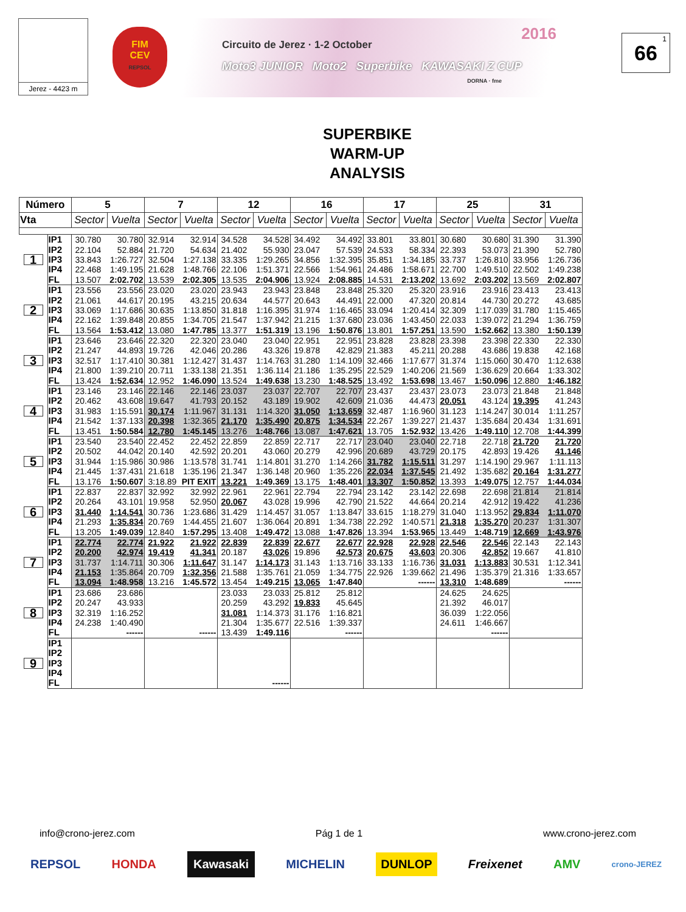Jerez - 4423 m
FIM
CEV
REPSOL
2016 Circuito de Jerez · 1-2 October
Moto3 JUNIOR Moto2 Superbike KAWASAKI Z CUP
DORNA · fme
1
66
SUPERBIKE
WARM-UP
ANALYSIS
| Número | | 5 | | 7 | | 12 | | 16 | | 17 | | 25 | | 31 | |
| --- | --- | --- | --- | --- | --- | --- | --- | --- | --- | --- | --- | --- | --- | --- | --- |
| Vta | | Sector | Vuelta | Sector | Vuelta | Sector | Vuelta | Sector | Vuelta | Sector | Vuelta | Sector | Vuelta | Sector | Vuelta |
| 1 | IP1 | 30.780 | 30.780 | 32.914 | 32.914 | 34.528 | 34.528 | 34.492 | 34.492 | 33.801 | 33.801 | 30.680 | 30.680 | 31.390 | 31.390 |
| | IP2 | 22.104 | 52.884 | 21.720 | 54.634 | 21.402 | 55.930 | 23.047 | 57.539 | 24.533 | 58.334 | 22.393 | 53.073 | 21.390 | 52.780 |
| | IP3 | 33.843 | 1:26.727 | 32.504 | 1:27.138 | 33.335 | 1:29.265 | 34.856 | 1:32.395 | 35.851 | 1:34.185 | 33.737 | 1:26.810 | 33.956 | 1:26.736 |
| | IP4 | 22.468 | 1:49.195 | 21.628 | 1:48.766 | 22.106 | 1:51.371 | 22.566 | 1:54.961 | 24.486 | 1:58.671 | 22.700 | 1:49.510 | 22.502 | 1:49.238 |
| | FL | 13.507 | 2:02.702 | 13.539 | 2:02.305 | 13.535 | 2:04.906 | 13.924 | 2:08.885 | 14.531 | 2:13.202 | 13.692 | 2:03.202 | 13.569 | 2:02.807 |
| 2 | IP1 | 23.556 | 23.556 | 23.020 | 23.020 | 23.943 | 23.943 | 23.848 | 23.848 | 25.320 | 25.320 | 23.916 | 23.916 | 23.413 | 23.413 |
| | IP2 | 21.061 | 44.617 | 20.195 | 43.215 | 20.634 | 44.577 | 20.643 | 44.491 | 22.000 | 47.320 | 20.814 | 44.730 | 20.272 | 43.685 |
| | IP3 | 33.069 | 1:17.686 | 30.635 | 1:13.850 | 31.818 | 1:16.395 | 31.974 | 1:16.465 | 33.094 | 1:20.414 | 32.309 | 1:17.039 | 31.780 | 1:15.465 |
| | IP4 | 22.162 | 1:39.848 | 20.855 | 1:34.705 | 21.547 | 1:37.942 | 21.215 | 1:37.680 | 23.036 | 1:43.450 | 22.033 | 1:39.072 | 21.294 | 1:36.759 |
| | FL | 13.564 | 1:53.412 | 13.080 | 1:47.785 | 13.377 | 1:51.319 | 13.196 | 1:50.876 | 13.801 | 1:57.251 | 13.590 | 1:52.662 | 13.380 | 1:50.139 |
| 3 | IP1 | 23.646 | 23.646 | 22.320 | 22.320 | 23.040 | 23.040 | 22.951 | 22.951 | 23.828 | 23.828 | 23.398 | 23.398 | 22.330 | 22.330 |
| | IP2 | 21.247 | 44.893 | 19.726 | 42.046 | 20.286 | 43.326 | 19.878 | 42.829 | 21.383 | 45.211 | 20.288 | 43.686 | 19.838 | 42.168 |
| | IP3 | 32.517 | 1:17.410 | 30.381 | 1:12.427 | 31.437 | 1:14.763 | 31.280 | 1:14.109 | 32.466 | 1:17.677 | 31.374 | 1:15.060 | 30.470 | 1:12.638 |
| | IP4 | 21.800 | 1:39.210 | 20.711 | 1:33.138 | 21.351 | 1:36.114 | 21.186 | 1:35.295 | 22.529 | 1:40.206 | 21.569 | 1:36.629 | 20.664 | 1:33.302 |
| | FL | 13.424 | 1:52.634 | 12.952 | 1:46.090 | 13.524 | 1:49.638 | 13.230 | 1:48.525 | 13.492 | 1:53.698 | 13.467 | 1:50.096 | 12.880 | 1:46.182 |
| 4 | IP1 | 23.146 | 23.146 | 22.146 | 22.146 | 23.037 | 23.037 | 22.707 | 22.707 | 23.437 | 23.437 | 23.073 | 23.073 | 21.848 | 21.848 |
| | IP2 | 20.462 | 43.608 | 19.647 | 41.793 | 20.152 | 43.189 | 19.902 | 42.609 | 21.036 | 44.473 | 20.051 | 43.124 | 19.395 | 41.243 |
| | IP3 | 31.983 | 1:15.591 | 30.174 | 1:11.967 | 31.131 | 1:14.320 | 31.050 | 1:13.659 | 32.487 | 1:16.960 | 31.123 | 1:14.247 | 30.014 | 1:11.257 |
| | IP4 | 21.542 | 1:37.133 | 20.398 | 1:32.365 | 21.170 | 1:35.490 | 20.875 | 1:34.534 | 22.267 | 1:39.227 | 21.437 | 1:35.684 | 20.434 | 1:31.691 |
| | FL | 13.451 | 1:50.584 | 12.780 | 1:45.145 | 13.276 | 1:48.766 | 13.087 | 1:47.621 | 13.705 | 1:52.932 | 13.426 | 1:49.110 | 12.708 | 1:44.399 |
| 5 | IP1 | 23.540 | 23.540 | 22.452 | 22.452 | 22.859 | 22.859 | 22.717 | 22.717 | 23.040 | 23.040 | 22.718 | 22.718 | 21.720 | 21.720 |
| | IP2 | 20.502 | 44.042 | 20.140 | 42.592 | 20.201 | 43.060 | 20.279 | 42.996 | 20.689 | 43.729 | 20.175 | 42.893 | 19.426 | 41.146 |
| | IP3 | 31.944 | 1:15.986 | 30.986 | 1:13.578 | 31.741 | 1:14.801 | 31.270 | 1:14.266 | 31.782 | 1:15.511 | 31.297 | 1:14.190 | 29.967 | 1:11.113 |
| | IP4 | 21.445 | 1:37.431 | 21.618 | 1:35.196 | 21.347 | 1:36.148 | 20.960 | 1:35.226 | 22.034 | 1:37.545 | 21.492 | 1:35.682 | 20.164 | 1:31.277 |
| | FL | 13.176 | 1:50.607 | 3:18.89 | PIT EXIT | 13.221 | 1:49.369 | 13.175 | 1:48.401 | 13.307 | 1:50.852 | 13.393 | 1:49.075 | 12.757 | 1:44.034 |
| 6 | IP1 | 22.837 | 22.837 | 32.992 | 32.992 | 22.961 | 22.961 | 22.794 | 22.794 | 23.142 | 23.142 | 22.698 | 22.698 | 21.814 | 21.814 |
| | IP2 | 20.264 | 43.101 | 19.958 | 52.950 | 20.067 | 43.028 | 19.996 | 42.790 | 21.522 | 44.664 | 20.214 | 42.912 | 19.422 | 41.236 |
| | IP3 | 31.440 | 1:14.541 | 30.736 | 1:23.686 | 31.429 | 1:14.457 | 31.057 | 1:13.847 | 33.615 | 1:18.279 | 31.040 | 1:13.952 | 29.834 | 1:11.070 |
| | IP4 | 21.293 | 1:35.834 | 20.769 | 1:44.455 | 21.607 | 1:36.064 | 20.891 | 1:34.738 | 22.292 | 1:40.571 | 21.318 | 1:35.270 | 20.237 | 1:31.307 |
| | FL | 13.205 | 1:49.039 | 12.840 | 1:57.295 | 13.408 | 1:49.472 | 13.088 | 1:47.826 | 13.394 | 1:53.965 | 13.449 | 1:48.719 | 12.669 | 1:43.976 |
| 7 | IP1 | 22.774 | 22.774 | 21.922 | 21.922 | 22.839 | 22.839 | 22.677 | 22.677 | 22.928 | 22.928 | 22.546 | 22.546 | 22.143 | 22.143 |
| | IP2 | 20.200 | 42.974 | 19.419 | 41.341 | 20.187 | 43.026 | 19.896 | 42.573 | 20.675 | 43.603 | 20.306 | 42.852 | 19.667 | 41.810 |
| | IP3 | 31.737 | 1:14.711 | 30.306 | 1:11.647 | 31.147 | 1:14.173 | 31.143 | 1:13.716 | 33.133 | 1:16.736 | 31.031 | 1:13.883 | 30.531 | 1:12.341 |
| | IP4 | 21.153 | 1:35.864 | 20.709 | 1:32.356 | 21.588 | 1:35.761 | 21.059 | 1:34.775 | 22.926 | 1:39.662 | 21.496 | 1:35.379 | 21.316 | 1:33.657 |
| | FL | 13.094 | 1:48.958 | 13.216 | 1:45.572 | 13.454 | 1:49.215 | 13.065 | 1:47.840 | | ------ | 13.310 | 1:48.689 | | ------ |
| 8 | IP1 | 23.686 | 23.686 | | | 23.033 | 23.033 | 25.812 | 25.812 | | | 24.625 | 24.625 | | |
| | IP2 | 20.247 | 43.933 | | | 20.259 | 43.292 | 19.833 | 45.645 | | | 21.392 | 46.017 | | |
| | IP3 | 32.319 | 1:16.252 | | | 31.081 | 1:14.373 | 31.176 | 1:16.821 | | | 36.039 | 1:22.056 | | |
| | IP4 | 24.238 | 1:40.490 | | | 21.304 | 1:35.677 | 22.516 | 1:39.337 | | | 24.611 | 1:46.667 | | |
| | FL | | ------ | | ------ | 13.439 | 1:49.116 | | ------ | | | | ------ | | |
| 9 | IP1 | | | | | | | | | | | | | | |
| | IP2 | | | | | | | | | | | | | | |
| | IP3 | | | | | | | | | | | | | | |
| | IP4 | | | | | | | | | | | | | | |
| | FL | | | | | | ------ | | | | | | | | |
info@crono-jerez.com Pág 1 de 1 www.crono-jerez.com
REPSOL HONDA Kawasaki MICHELIN DUNLOP Freixenet AMV crono-JEREZ